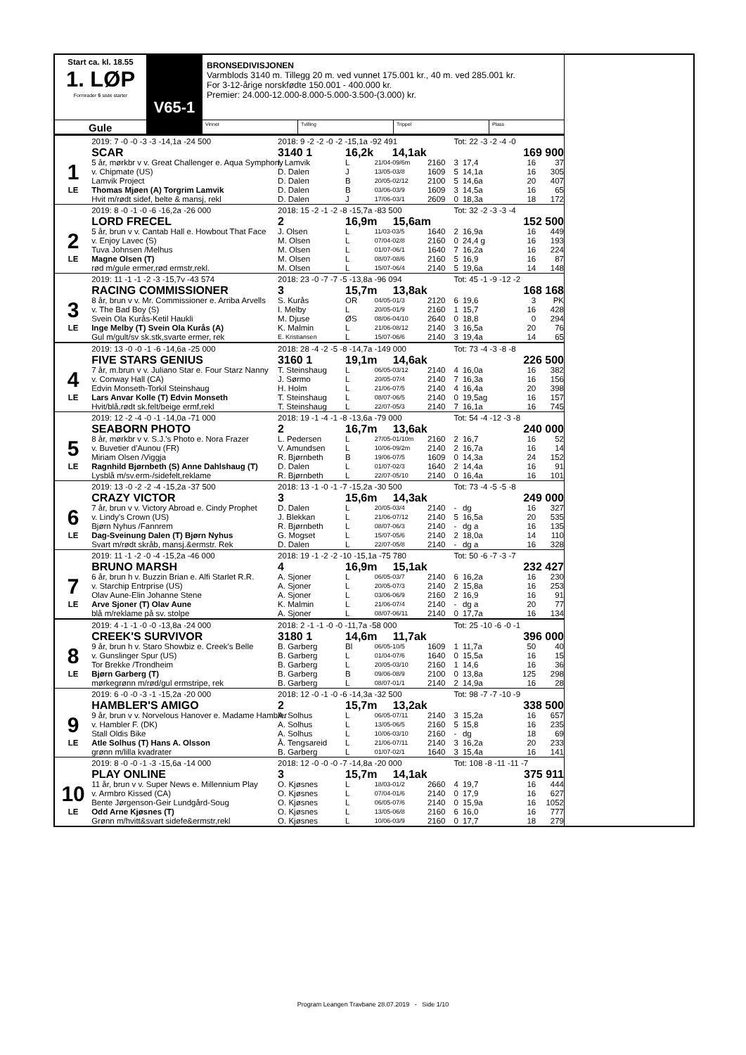Start ca. kl. 18.55
1. LØP
Formrader 5 siste starter
V65-1
BRONSEDIVISJONEN
Varmblods 3140 m. Tillegg 20 m. ved vunnet 175.001 kr., 40 m. ved 285.001 kr.
For 3-12-årige norskfødte 150.001 - 400.000 kr.
Premier: 24.000-12.000-8.000-5.000-3.500-(3.000) kr.
Gule
Vinner Tvilling Trippel Plass
| | 2019: 7 -0 -0 -3 -3 -14,1a -24 500 | 2018: 9 -2 -2 -0 -2 -15,1a -92 491 | | | | Tot: 22 -3 -2 -4 -0 | | | |
| | SCAR | 3140 1 | 16,2k 14,1ak | | 169 900 | | | | |
| 1 | 5 år, mørkbr v v. Great Challenger e. Aqua Symphony | I. Lamvik | L | 21/04-09/6m | 2160 | 3 | 17,4 | 16 | 37 |
| | v. Chipmate (US) | D. Dalen | J | 13/05-03/8 | 1609 | 5 | 14,1a | 16 | 305 |
| | Lamvik Project | D. Dalen | B | 20/05-02/12 | 2100 | 5 | 14,6a | 20 | 407 |
| LE | Thomas Mjøen (A) Torgrim Lamvik | D. Dalen | B | 03/06-03/9 | 1609 | 3 | 14,5a | 16 | 65 |
| | Hvit m/rødt sidef, belte & mansj, rekl | D. Dalen | J | 17/06-03/1 | 2609 | 0 | 18,3a | 18 | 172 |
| | 2019: 8 -0 -1 -0 -6 -16,2a -26 000 | 2018: 15 -2 -1 -2 -8 -15,7a -83 500 | | | | Tot: 32 -2 -3 -3 -4 | | | |
| | LORD FRECEL | 2 | 16,9m 15,6am | | 152 500 | | | | |
| 2 | 5 år, brun v v. Cantab Hall e. Howbout That Face | J. Olsen | L | 11/03-03/5 | 1640 | 2 | 16,9a | 16 | 449 |
| | v. Enjoy Lavec (S) | M. Olsen | L | 07/04-02/8 | 2160 | 0 | 24,4 g | 16 | 193 |
| | Tuva Johnsen /Melhus | M. Olsen | L | 01/07-06/1 | 1640 | 7 | 16,2a | 16 | 224 |
| LE | Magne Olsen (T) | M. Olsen | L | 08/07-08/6 | 2160 | 5 | 16,9 | 16 | 87 |
| | rød m/gule ermer,rød ermstr,rekl. | M. Olsen | L | 15/07-06/4 | 2140 | 5 | 19,6a | 14 | 148 |
| | 2019: 11 -1 -1 -2 -3 -15,7v -43 574 | 2018: 23 -0 -7 -7 -5 -13,8a -96 094 | | | | Tot: 45 -1 -9 -12 -2 | | | |
| | RACING COMMISSIONER | 3 | 15,7m 13,8ak | | 168 168 | | | | |
| 3 | 8 år, brun v v. Mr. Commissioner e. Arriba Arvells | S. Kurås | OR | 04/05-01/3 | 2120 | 6 | 19,6 | 3 | PK |
| | v. The Bad Boy (S) | I. Melby | L | 20/05-01/9 | 2160 | 1 | 15,7 | 16 | 428 |
| | Svein Ola Kurås-Ketil Haukli | M. Djuse | ØS | 08/06-04/10 | 2640 | 0 | 18,8 | 0 | 294 |
| LE | Inge Melby (T) Svein Ola Kurås (A) | K. Malmin | L | 21/06-08/12 | 2140 | 3 | 16,5a | 20 | 76 |
| | Gul m/gult/sv sk.stk,svarte ermer, rek | E. Kristiansen | L | 15/07-06/6 | 2140 | 3 | 19,4a | 14 | 65 |
| | 2019: 13 -0 -0 -1 -6 -14,6a -25 000 | 2018: 28 -4 -2 -5 -8 -14,7a -149 000 | | | | Tot: 73 -4 -3 -8 -8 | | | |
| | FIVE STARS GENIUS | 3160 1 | 19,1m 14,6ak | | 226 500 | | | | |
| 4 | 7 år, m.brun v v. Juliano Star e. Four Starz Nanny | T. Steinshaug | L | 06/05-03/12 | 2140 | 4 | 16,0a | 16 | 382 |
| | v. Conway Hall (CA) | J. Sørmo | L | 20/05-07/4 | 2140 | 7 | 16,3a | 16 | 156 |
| | Edvin Monseth-Torkil Steinshaug | H. Holm | L | 21/06-07/5 | 2140 | 4 | 16,4a | 20 | 398 |
| LE | Lars Anvar Kolle (T) Edvin Monseth | T. Steinshaug | L | 08/07-06/5 | 2140 | 0 | 19,5ag | 16 | 157 |
| | Hvit/blå,rødt sk.felt/beige ermf,rekl | T. Steinshaug | L | 22/07-05/3 | 2140 | 7 | 16,1a | 16 | 745 |
| | 2019: 12 -2 -4 -0 -1 -14,0a -71 000 | 2018: 19 -1 -4 -1 -8 -13,6a -79 000 | | | | Tot: 54 -4 -12 -3 -8 | | | |
| | SEABORN PHOTO | 2 | 16,7m 13,6ak | | 240 000 | | | | |
| 5 | 8 år, mørkbr v v. S.J.'s Photo e. Nora Frazer | L. Pedersen | L | 27/05-01/10m | 2160 | 2 | 16,7 | 16 | 52 |
| | v. Buvetier d'Aunou (FR) | V. Amundsen | L | 10/06-09/2m | 2140 | 2 | 16,7a | 16 | 14 |
| | Miriam Olsen /Viggja | R. Bjørnbeth | B | 19/06-07/5 | 1609 | 0 | 14,3a | 24 | 152 |
| LE | Ragnhild Bjørnbeth (S) Anne Dahlshaug (T) | D. Dalen | L | 01/07-02/3 | 1640 | 2 | 14,4a | 16 | 91 |
| | Lysblå m/sv.erm-/sidefelt,reklame | R. Bjørnbeth | L | 22/07-05/10 | 2140 | 0 | 16,4a | 16 | 101 |
| | 2019: 13 -0 -2 -2 -4 -15,2a -37 500 | 2018: 13 -1 -0 -1 -7 -15,2a -30 500 | | | | Tot: 73 -4 -5 -5 -8 | | | |
| | CRAZY VICTOR | 3 | 15,6m 14,3ak | | 249 000 | | | | |
| 6 | 7 år, brun v v. Victory Abroad e. Cindy Prophet | D. Dalen | L | 20/05-03/4 | 2140 | - | dg | 16 | 327 |
| | v. Lindy's Crown (US) | J. Blekkan | L | 21/06-07/12 | 2140 | 5 | 16,5a | 20 | 535 |
| | Bjørn Nyhus /Fannrem | R. Bjørnbeth | L | 08/07-06/3 | 2140 | - | dg a | 16 | 135 |
| LE | Dag-Sveinung Dalen (T) Bjørn Nyhus | G. Mogset | L | 15/07-05/6 | 2140 | 2 | 18,0a | 14 | 110 |
| | Svart m/rødt skråb, mansj.&ermstr. Rek | D. Dalen | L | 22/07-05/8 | 2140 | - | dg a | 16 | 328 |
| | 2019: 11 -1 -2 -0 -4 -15,2a -46 000 | 2018: 19 -1 -2 -2 -10 -15,1a -75 780 | | | | Tot: 50 -6 -7 -3 -7 | | | |
| | BRUNO MARSH | 4 | 16,9m 15,1ak | | 232 427 | | | | |
| 7 | 6 år, brun h v. Buzzin Brian e. Alfi Starlet R.R. | A. Sjoner | L | 06/05-03/7 | 2140 | 6 | 16,2a | 16 | 230 |
| | v. Starchip Entrprise (US) | A. Sjoner | L | 20/05-07/3 | 2140 | 2 | 15,8a | 16 | 253 |
| | Olav Aune-Elin Johanne Stene | A. Sjoner | L | 03/06-06/9 | 2160 | 2 | 16,9 | 16 | 91 |
| LE | Arve Sjoner (T) Olav Aune | K. Malmin | L | 21/06-07/4 | 2140 | - | dg a | 20 | 77 |
| | blå m/reklame på sv. stolpe | A. Sjoner | L | 08/07-06/11 | 2140 | 0 | 17,7a | 16 | 134 |
| | 2019: 4 -1 -1 -0 -0 -13,8a -24 000 | 2018: 2 -1 -1 -0 -0 -11,7a -58 000 | | | | Tot: 25 -10 -6 -0 -1 | | | |
| | CREEK'S SURVIVOR | 3180 1 | 14,6m 11,7ak | | 396 000 | | | | |
| 8 | 9 år, brun h v. Staro Showbiz e. Creek's Belle | B. Garberg | Bl | 06/05-10/5 | 1609 | 1 | 11,7a | 50 | 40 |
| | v. Gunslinger Spur (US) | B. Garberg | L | 01/04-07/6 | 1640 | 0 | 15,5a | 16 | 15 |
| | Tor Brekke /Trondheim | B. Garberg | L | 20/05-03/10 | 2160 | 1 | 14,6 | 16 | 36 |
| LE | Bjørn Garberg (T) | B. Garberg | B | 09/06-08/9 | 2100 | 0 | 13,8a | 125 | 298 |
| | mørkegrønn m/rød/gul ermstripe, rek | B. Garberg | L | 08/07-01/1 | 2140 | 2 | 14,9a | 16 | 28 |
| | 2019: 6 -0 -0 -3 -1 -15,2a -20 000 | 2018: 12 -0 -1 -0 -6 -14,3a -32 500 | | | | Tot: 98 -7 -7 -10 -9 | | | |
| | HAMBLER'S AMIGO | 2 | 15,7m 13,2ak | | 338 500 | | | | |
| 9 | 9 år, brun v v. Norvelous Hanover e. Madame Hambler | A. Solhus | L | 06/05-07/11 | 2140 | 3 | 15,2a | 16 | 657 |
| | v. Hambler F. (DK) | A. Solhus | L | 13/05-06/5 | 2160 | 5 | 15,8 | 16 | 235 |
| | Stall Oldis Bike | A. Solhus | L | 10/06-03/10 | 2160 | - | dg | 18 | 69 |
| LE | Atle Solhus (T) Hans A. Olsson | Å. Tengsareid | L | 21/06-07/11 | 2140 | 3 | 16,2a | 20 | 233 |
| | grønn m/lilla kvadrater | B. Garberg | L | 01/07-02/1 | 1640 | 3 | 15,4a | 16 | 141 |
| | 2019: 8 -0 -0 -1 -3 -15,6a -14 000 | 2018: 12 -0 -0 -0 -7 -14,8a -20 000 | | | | Tot: 108 -8 -11 -11 -7 | | | |
| | PLAY ONLINE | 3 | 15,7m 14,1ak | | 375 911 | | | | |
| 10 | 11 år, brun v v. Super News e. Millennium Play | O. Kjøsnes | L | 18/03-01/2 | 2660 | 4 | 19,7 | 16 | 444 |
| | v. Armbro Kissed (CA) | O. Kjøsnes | L | 07/04-01/6 | 2140 | 0 | 17,9 | 16 | 627 |
| | Bente Jørgenson-Geir Lundgård-Soug | O. Kjøsnes | L | 06/05-07/6 | 2140 | 0 | 15,9a | 16 | 1052 |
| LE | Odd Arne Kjøsnes (T) | O. Kjøsnes | L | 13/05-06/8 | 2160 | 6 | 16,0 | 16 | 777 |
| | Grønn m/hvitt&svart sidefe&ermstr,rekl | O. Kjøsnes | L | 10/06-03/9 | 2160 | 0 | 17,7 | 18 | 279 |
Program Leangen Travbane 28.07.2019 - Side 1/10